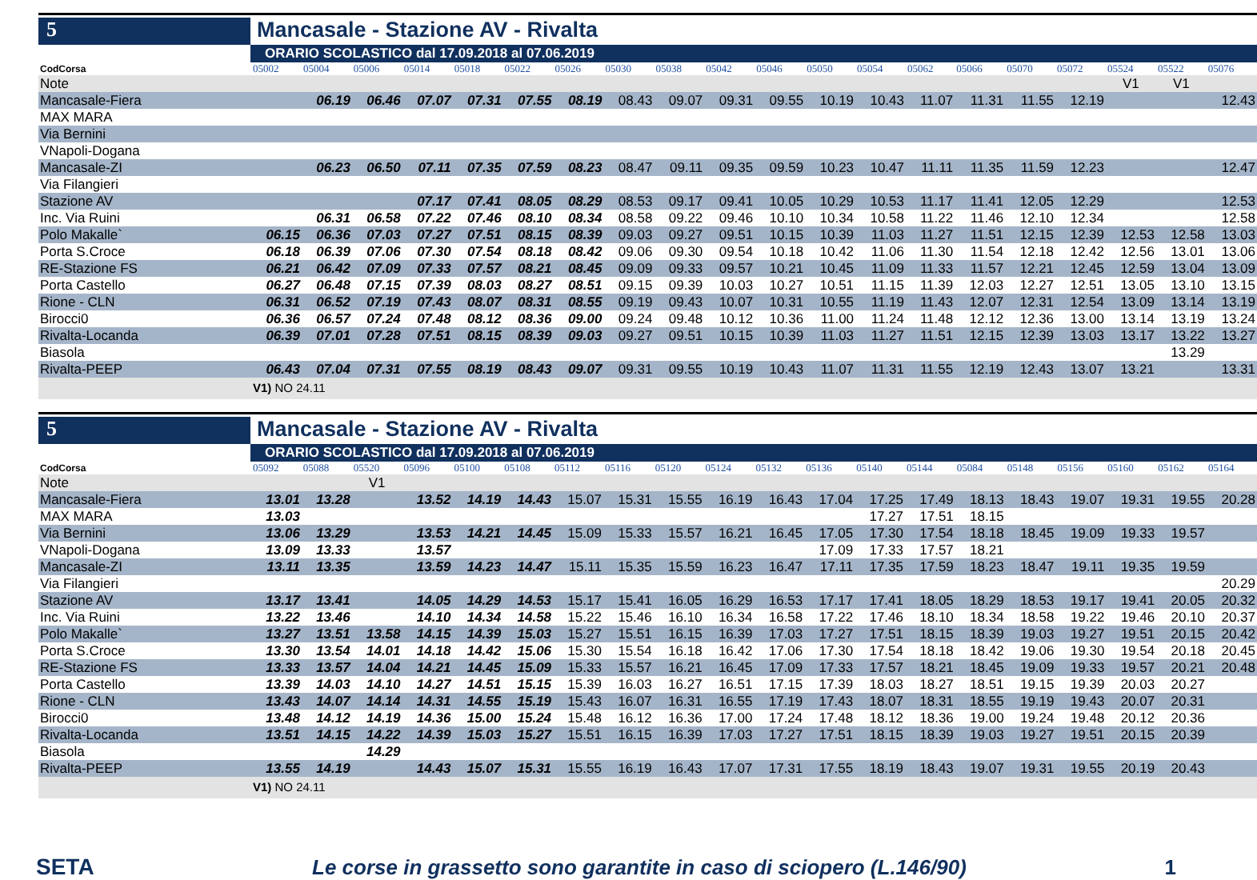5
Mancasale - Stazione AV - Rivalta
ORARIO SCOLASTICO dal 17.09.2018 al 07.06.2019
| CodCorsa | 05002 | 05004 | 05006 | 05014 | 05018 | 05022 | 05026 | 05030 | 05038 | 05042 | 05046 | 05050 | 05054 | 05062 | 05066 | 05070 | 05072 | 05524 | 05522 | 05076 |
| Note | | | | | | | | | | | | | | | | | | V1 | V1 | |
| Mancasale-Fiera | | 06.19 | 06.46 | 07.07 | 07.31 | 07.55 | 08.19 | 08.43 | 09.07 | 09.31 | 09.55 | 10.19 | 10.43 | 11.07 | 11.31 | 11.55 | 12.19 | | | 12.43 |
| MAX MARA | | | | | | | | | | | | | | | | | | | | |
| Via Bernini | | | | | | | | | | | | | | | | | | | | |
| VNapoli-Dogana | | | | | | | | | | | | | | | | | | | | |
| Mancasale-ZI | | 06.23 | 06.50 | 07.11 | 07.35 | 07.59 | 08.23 | 08.47 | 09.11 | 09.35 | 09.59 | 10.23 | 10.47 | 11.11 | 11.35 | 11.59 | 12.23 | | | 12.47 |
| Via Filangieri | | | | | | | | | | | | | | | | | | | | |
| Stazione AV | | | | 07.17 | 07.41 | 08.05 | 08.29 | 08.53 | 09.17 | 09.41 | 10.05 | 10.29 | 10.53 | 11.17 | 11.41 | 12.05 | 12.29 | | | 12.53 |
| Inc. Via Ruini | | 06.31 | 06.58 | 07.22 | 07.46 | 08.10 | 08.34 | 08.58 | 09.22 | 09.46 | 10.10 | 10.34 | 10.58 | 11.22 | 11.46 | 12.10 | 12.34 | | | 12.58 |
| Polo Makalle` | 06.15 | 06.36 | 07.03 | 07.27 | 07.51 | 08.15 | 08.39 | 09.03 | 09.27 | 09.51 | 10.15 | 10.39 | 11.03 | 11.27 | 11.51 | 12.15 | 12.39 | 12.53 | 12.58 | 13.03 |
| Porta S.Croce | 06.18 | 06.39 | 07.06 | 07.30 | 07.54 | 08.18 | 08.42 | 09.06 | 09.30 | 09.54 | 10.18 | 10.42 | 11.06 | 11.30 | 11.54 | 12.18 | 12.42 | 12.56 | 13.01 | 13.06 |
| RE-Stazione FS | 06.21 | 06.42 | 07.09 | 07.33 | 07.57 | 08.21 | 08.45 | 09.09 | 09.33 | 09.57 | 10.21 | 10.45 | 11.09 | 11.33 | 11.57 | 12.21 | 12.45 | 12.59 | 13.04 | 13.09 |
| Porta Castello | 06.27 | 06.48 | 07.15 | 07.39 | 08.03 | 08.27 | 08.51 | 09.15 | 09.39 | 10.03 | 10.27 | 10.51 | 11.15 | 11.39 | 12.03 | 12.27 | 12.51 | 13.05 | 13.10 | 13.15 |
| Rione - CLN | 06.31 | 06.52 | 07.19 | 07.43 | 08.07 | 08.31 | 08.55 | 09.19 | 09.43 | 10.07 | 10.31 | 10.55 | 11.19 | 11.43 | 12.07 | 12.31 | 12.54 | 13.09 | 13.14 | 13.19 |
| Birocci0 | 06.36 | 06.57 | 07.24 | 07.48 | 08.12 | 08.36 | 09.00 | 09.24 | 09.48 | 10.12 | 10.36 | 11.00 | 11.24 | 11.48 | 12.12 | 12.36 | 13.00 | 13.14 | 13.19 | 13.24 |
| Rivalta-Locanda | 06.39 | 07.01 | 07.28 | 07.51 | 08.15 | 08.39 | 09.03 | 09.27 | 09.51 | 10.15 | 10.39 | 11.03 | 11.27 | 11.51 | 12.15 | 12.39 | 13.03 | 13.17 | 13.22 | 13.27 |
| Biasola | | | | | | | | | | | | | | | | | | | 13.29 | |
| Rivalta-PEEP | 06.43 | 07.04 | 07.31 | 07.55 | 08.19 | 08.43 | 09.07 | 09.31 | 09.55 | 10.19 | 10.43 | 11.07 | 11.31 | 11.55 | 12.19 | 12.43 | 13.07 | 13.21 | | 13.31 |
V1) NO 24.11
5
Mancasale - Stazione AV - Rivalta
ORARIO SCOLASTICO dal 17.09.2018 al 07.06.2019
| CodCorsa | 05092 | 05088 | 05520 | 05096 | 05100 | 05108 | 05112 | 05116 | 05120 | 05124 | 05132 | 05136 | 05140 | 05144 | 05084 | 05148 | 05156 | 05160 | 05162 | 05164 |
| Note | | | V1 | | | | | | | | | | | | | | | | | |
| Mancasale-Fiera | 13.01 | 13.28 | | 13.52 | 14.19 | 14.43 | 15.07 | 15.31 | 15.55 | 16.19 | 16.43 | 17.04 | 17.25 | 17.49 | 18.13 | 18.43 | 19.07 | 19.31 | 19.55 | 20.28 |
| MAX MARA | 13.03 | | | | | | | | | | | | 17.27 | 17.51 | 18.15 | | | | | |
| Via Bernini | 13.06 | 13.29 | | 13.53 | 14.21 | 14.45 | 15.09 | 15.33 | 15.57 | 16.21 | 16.45 | 17.05 | 17.30 | 17.54 | 18.18 | 18.45 | 19.09 | 19.33 | 19.57 | |
| VNapoli-Dogana | 13.09 | 13.33 | | 13.57 | | | | | | | | 17.09 | 17.33 | 17.57 | 18.21 | | | | | |
| Mancasale-ZI | 13.11 | 13.35 | | 13.59 | 14.23 | 14.47 | 15.11 | 15.35 | 15.59 | 16.23 | 16.47 | 17.11 | 17.35 | 17.59 | 18.23 | 18.47 | 19.11 | 19.35 | 19.59 | |
| Via Filangieri | | | | | | | | | | | | | | | | | | | | 20.29 |
| Stazione AV | 13.17 | 13.41 | | 14.05 | 14.29 | 14.53 | 15.17 | 15.41 | 16.05 | 16.29 | 16.53 | 17.17 | 17.41 | 18.05 | 18.29 | 18.53 | 19.17 | 19.41 | 20.05 | 20.32 |
| Inc. Via Ruini | 13.22 | 13.46 | | 14.10 | 14.34 | 14.58 | 15.22 | 15.46 | 16.10 | 16.34 | 16.58 | 17.22 | 17.46 | 18.10 | 18.34 | 18.58 | 19.22 | 19.46 | 20.10 | 20.37 |
| Polo Makalle` | 13.27 | 13.51 | 13.58 | 14.15 | 14.39 | 15.03 | 15.27 | 15.51 | 16.15 | 16.39 | 17.03 | 17.27 | 17.51 | 18.15 | 18.39 | 19.03 | 19.27 | 19.51 | 20.15 | 20.42 |
| Porta S.Croce | 13.30 | 13.54 | 14.01 | 14.18 | 14.42 | 15.06 | 15.30 | 15.54 | 16.18 | 16.42 | 17.06 | 17.30 | 17.54 | 18.18 | 18.42 | 19.06 | 19.30 | 19.54 | 20.18 | 20.45 |
| RE-Stazione FS | 13.33 | 13.57 | 14.04 | 14.21 | 14.45 | 15.09 | 15.33 | 15.57 | 16.21 | 16.45 | 17.09 | 17.33 | 17.57 | 18.21 | 18.45 | 19.09 | 19.33 | 19.57 | 20.21 | 20.48 |
| Porta Castello | 13.39 | 14.03 | 14.10 | 14.27 | 14.51 | 15.15 | 15.39 | 16.03 | 16.27 | 16.51 | 17.15 | 17.39 | 18.03 | 18.27 | 18.51 | 19.15 | 19.39 | 20.03 | 20.27 | |
| Rione - CLN | 13.43 | 14.07 | 14.14 | 14.31 | 14.55 | 15.19 | 15.43 | 16.07 | 16.31 | 16.55 | 17.19 | 17.43 | 18.07 | 18.31 | 18.55 | 19.19 | 19.43 | 20.07 | 20.31 | |
| Birocci0 | 13.48 | 14.12 | 14.19 | 14.36 | 15.00 | 15.24 | 15.48 | 16.12 | 16.36 | 17.00 | 17.24 | 17.48 | 18.12 | 18.36 | 19.00 | 19.24 | 19.48 | 20.12 | 20.36 | |
| Rivalta-Locanda | 13.51 | 14.15 | 14.22 | 14.39 | 15.03 | 15.27 | 15.51 | 16.15 | 16.39 | 17.03 | 17.27 | 17.51 | 18.15 | 18.39 | 19.03 | 19.27 | 19.51 | 20.15 | 20.39 | |
| Biasola | | | 14.29 | | | | | | | | | | | | | | | | | |
| Rivalta-PEEP | 13.55 | 14.19 | | 14.43 | 15.07 | 15.31 | 15.55 | 16.19 | 16.43 | 17.07 | 17.31 | 17.55 | 18.19 | 18.43 | 19.07 | 19.31 | 19.55 | 20.19 | 20.43 | |
V1) NO 24.11
SETA
Le corse in grassetto sono garantite in caso di sciopero (L.146/90)
1